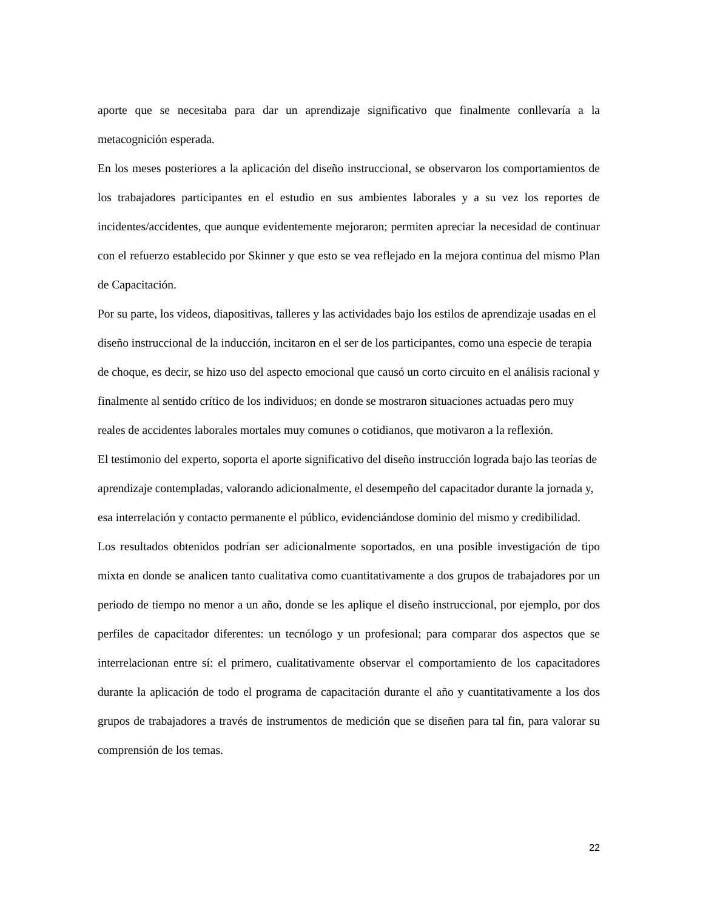aporte que se necesitaba para dar un aprendizaje significativo que finalmente conllevaría a la metacognición esperada.
En los meses posteriores a la aplicación del diseño instruccional, se observaron los comportamientos de los trabajadores participantes en el estudio en sus ambientes laborales y a su vez los reportes de incidentes/accidentes, que aunque evidentemente mejoraron; permiten apreciar la necesidad de continuar con el refuerzo establecido por Skinner y que esto se vea reflejado en la mejora continua del mismo Plan de Capacitación.
Por su parte, los videos, diapositivas, talleres y las actividades bajo los estilos de aprendizaje usadas en el diseño instruccional de la inducción, incitaron en el ser de los participantes, como una especie de terapia de choque, es decir, se hizo uso del aspecto emocional que causó un corto circuito en el análisis racional y finalmente al sentido crítico de los individuos; en donde se mostraron situaciones actuadas pero muy reales de accidentes laborales mortales muy comunes o cotidianos, que motivaron a la reflexión.
El testimonio del experto, soporta el aporte significativo del diseño instrucción lograda bajo las teorías de aprendizaje contempladas, valorando adicionalmente, el desempeño del capacitador durante la jornada y, esa interrelación y contacto permanente el público, evidenciándose dominio del mismo y credibilidad.
Los resultados obtenidos podrían ser adicionalmente soportados, en una posible investigación de tipo mixta en donde se analicen tanto cualitativa como cuantitativamente a dos grupos de trabajadores por un periodo de tiempo no menor a un año, donde se les aplique el diseño instruccional, por ejemplo, por dos perfiles de capacitador diferentes: un tecnólogo y un profesional; para comparar dos aspectos que se interrelacionan entre sí: el primero, cualitativamente observar el comportamiento de los capacitadores durante la aplicación de todo el programa de capacitación durante el año y cuantitativamente a los dos grupos de trabajadores a través de instrumentos de medición que se diseñen para tal fin, para valorar su comprensión de los temas.
22